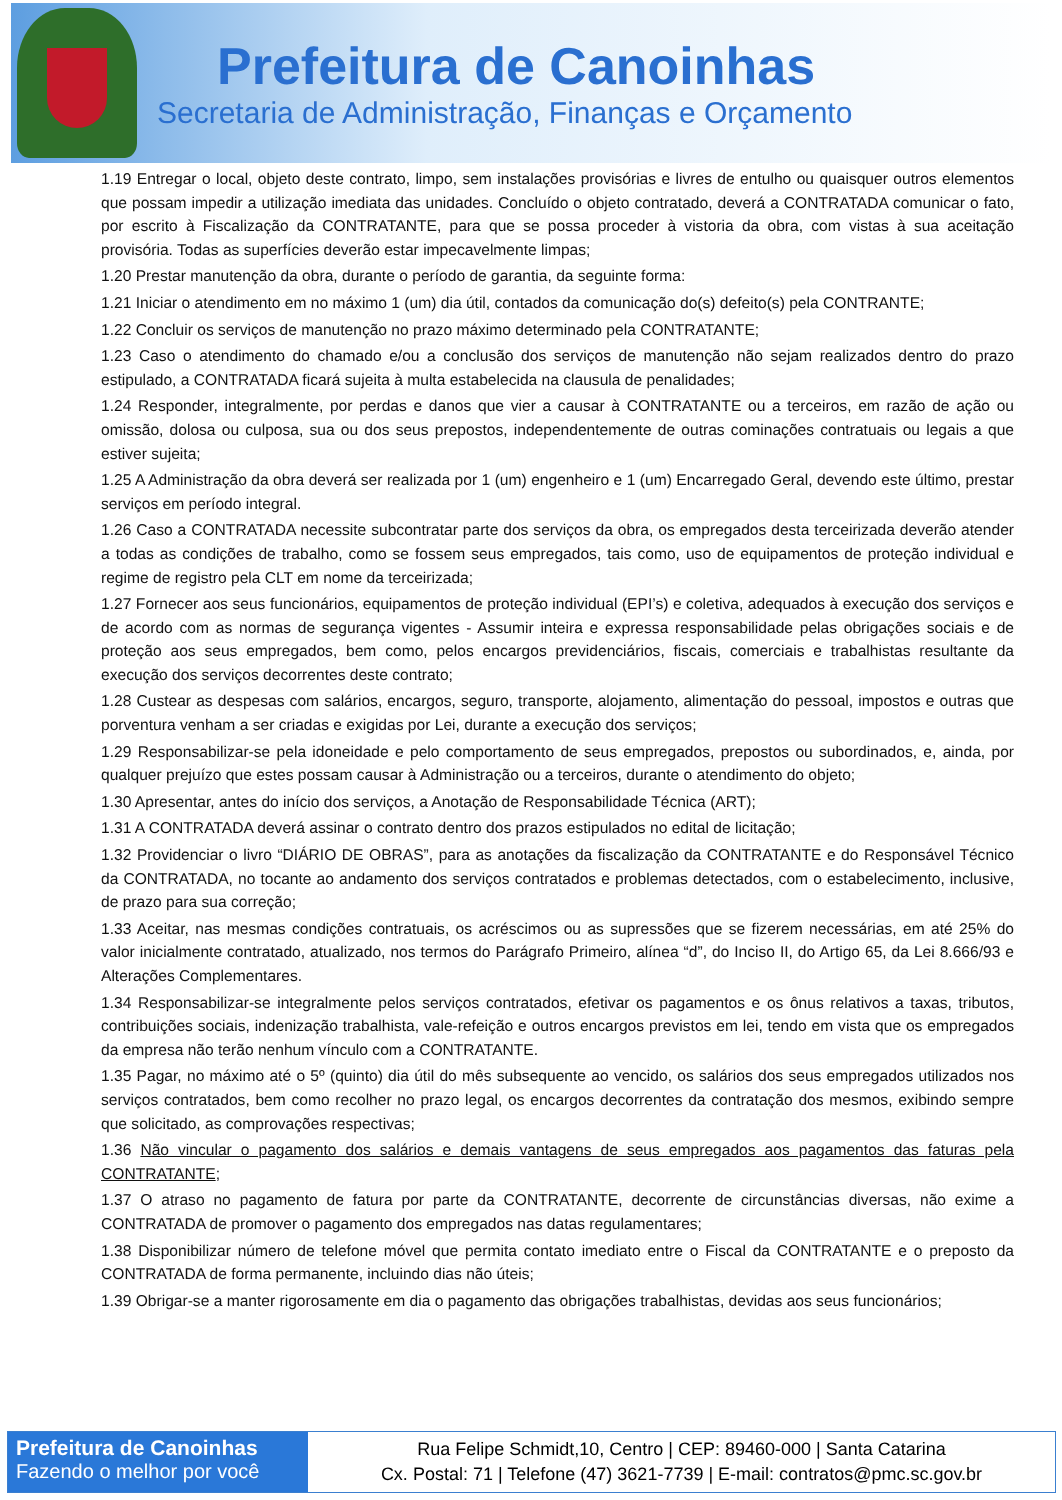Prefeitura de Canoinhas
Secretaria de Administração, Finanças e Orçamento
1.19 Entregar o local, objeto deste contrato, limpo, sem instalações provisórias e livres de entulho ou quaisquer outros elementos que possam impedir a utilização imediata das unidades. Concluído o objeto contratado, deverá a CONTRATADA comunicar o fato, por escrito à Fiscalização da CONTRATANTE, para que se possa proceder à vistoria da obra, com vistas à sua aceitação provisória. Todas as superfícies deverão estar impecavelmente limpas;
1.20 Prestar manutenção da obra, durante o período de garantia, da seguinte forma:
1.21 Iniciar o atendimento em no máximo 1 (um) dia útil, contados da comunicação do(s) defeito(s) pela CONTRANTE;
1.22 Concluir os serviços de manutenção no prazo máximo determinado pela CONTRATANTE;
1.23 Caso o atendimento do chamado e/ou a conclusão dos serviços de manutenção não sejam realizados dentro do prazo estipulado, a CONTRATADA ficará sujeita à multa estabelecida na clausula de penalidades;
1.24 Responder, integralmente, por perdas e danos que vier a causar à CONTRATANTE ou a terceiros, em razão de ação ou omissão, dolosa ou culposa, sua ou dos seus prepostos, independentemente de outras cominações contratuais ou legais a que estiver sujeita;
1.25 A Administração da obra deverá ser realizada por 1 (um) engenheiro e 1 (um) Encarregado Geral, devendo este último, prestar serviços em período integral.
1.26 Caso a CONTRATADA necessite subcontratar parte dos serviços da obra, os empregados desta terceirizada deverão atender a todas as condições de trabalho, como se fossem seus empregados, tais como, uso de equipamentos de proteção individual e regime de registro pela CLT em nome da terceirizada;
1.27 Fornecer aos seus funcionários, equipamentos de proteção individual (EPI’s) e coletiva, adequados à execução dos serviços e de acordo com as normas de segurança vigentes - Assumir inteira e expressa responsabilidade pelas obrigações sociais e de proteção aos seus empregados, bem como, pelos encargos previdenciários, fiscais, comerciais e trabalhistas resultante da execução dos serviços decorrentes deste contrato;
1.28 Custear as despesas com salários, encargos, seguro, transporte, alojamento, alimentação do pessoal, impostos e outras que porventura venham a ser criadas e exigidas por Lei, durante a execução dos serviços;
1.29 Responsabilizar-se pela idoneidade e pelo comportamento de seus empregados, prepostos ou subordinados, e, ainda, por qualquer prejuízo que estes possam causar à Administração ou a terceiros, durante o atendimento do objeto;
1.30 Apresentar, antes do início dos serviços, a Anotação de Responsabilidade Técnica (ART);
1.31 A CONTRATADA deverá assinar o contrato dentro dos prazos estipulados no edital de licitação;
1.32 Providenciar o livro “DIÁRIO DE OBRAS”, para as anotações da fiscalização da CONTRATANTE e do Responsável Técnico da CONTRATADA, no tocante ao andamento dos serviços contratados e problemas detectados, com o estabelecimento, inclusive, de prazo para sua correção;
1.33 Aceitar, nas mesmas condições contratuais, os acréscimos ou as supressões que se fizerem necessárias, em até 25% do valor inicialmente contratado, atualizado, nos termos do Parágrafo Primeiro, alínea “d”, do Inciso II, do Artigo 65, da Lei 8.666/93 e Alterações Complementares.
1.34 Responsabilizar-se integralmente pelos serviços contratados, efetivar os pagamentos e os ônus relativos a taxas, tributos, contribuições sociais, indenização trabalhista, vale-refeição e outros encargos previstos em lei, tendo em vista que os empregados da empresa não terão nenhum vínculo com a CONTRATANTE.
1.35 Pagar, no máximo até o 5º (quinto) dia útil do mês subsequente ao vencido, os salários dos seus empregados utilizados nos serviços contratados, bem como recolher no prazo legal, os encargos decorrentes da contratação dos mesmos, exibindo sempre que solicitado, as comprovações respectivas;
1.36 Não vincular o pagamento dos salários e demais vantagens de seus empregados aos pagamentos das faturas pela CONTRATANTE;
1.37 O atraso no pagamento de fatura por parte da CONTRATANTE, decorrente de circunstâncias diversas, não exime a CONTRATADA de promover o pagamento dos empregados nas datas regulamentares;
1.38 Disponibilizar número de telefone móvel que permita contato imediato entre o Fiscal da CONTRATANTE e o preposto da CONTRATADA de forma permanente, incluindo dias não úteis;
1.39 Obrigar-se a manter rigorosamente em dia o pagamento das obrigações trabalhistas, devidas aos seus funcionários;
Prefeitura de Canoinhas
Fazendo o melhor por você
Rua Felipe Schmidt,10, Centro | CEP: 89460-000 | Santa Catarina
Cx. Postal: 71 | Telefone (47) 3621-7739 | E-mail: contratos@pmc.sc.gov.br